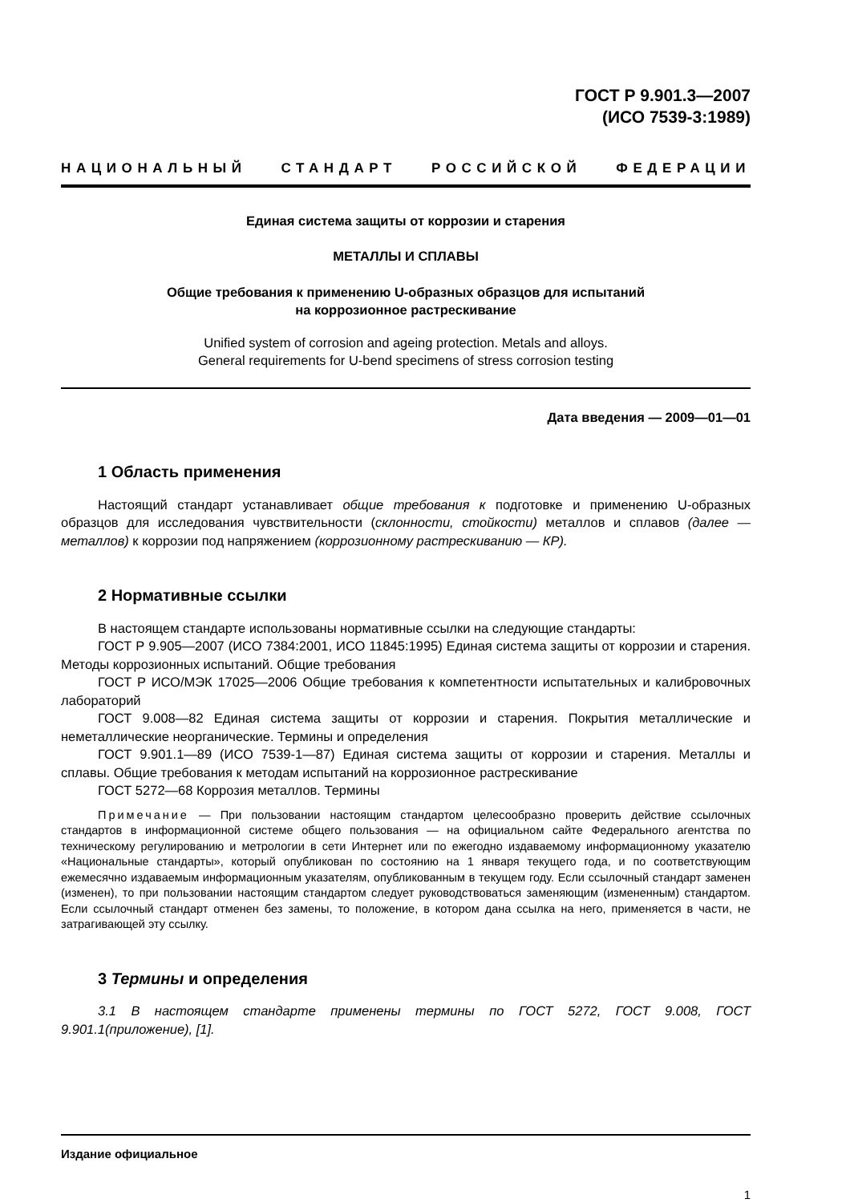ГОСТ Р 9.901.3—2007
(ИСО 7539-3:1989)
НАЦИОНАЛЬНЫЙ СТАНДАРТ РОССИЙСКОЙ ФЕДЕРАЦИИ
Единая система защиты от коррозии и старения
МЕТАЛЛЫ И СПЛАВЫ
Общие требования к применению U-образных образцов для испытаний
на коррозионное растрескивание
Unified system of corrosion and ageing protection. Metals and alloys.
General requirements for U-bend specimens of stress corrosion testing
Дата введения — 2009—01—01
1 Область применения
Настоящий стандарт устанавливает общие требования к подготовке и применению U-образных образцов для исследования чувствительности (склонности, стойкости) металлов и сплавов (далее — металлов) к коррозии под напряжением (коррозионному растрескиванию — КР).
2 Нормативные ссылки
В настоящем стандарте использованы нормативные ссылки на следующие стандарты:
ГОСТ Р 9.905—2007 (ИСО 7384:2001, ИСО 11845:1995) Единая система защиты от коррозии и старения. Методы коррозионных испытаний. Общие требования
ГОСТ Р ИСО/МЭК 17025—2006 Общие требования к компетентности испытательных и калибровочных лабораторий
ГОСТ 9.008—82 Единая система защиты от коррозии и старения. Покрытия металлические и неметаллические неорганические. Термины и определения
ГОСТ 9.901.1—89 (ИСО 7539-1—87) Единая система защиты от коррозии и старения. Металлы и сплавы. Общие требования к методам испытаний на коррозионное растрескивание
ГОСТ 5272—68 Коррозия металлов. Термины
Примечание — При пользовании настоящим стандартом целесообразно проверить действие ссылочных стандартов в информационной системе общего пользования — на официальном сайте Федерального агентства по техническому регулированию и метрологии в сети Интернет или по ежегодно издаваемому информационному указателю «Национальные стандарты», который опубликован по состоянию на 1 января текущего года, и по соответствующим ежемесячно издаваемым информационным указателям, опубликованным в текущем году. Если ссылочный стандарт заменен (изменен), то при пользовании настоящим стандартом следует руководствоваться заменяющим (измененным) стандартом. Если ссылочный стандарт отменен без замены, то положение, в котором дана ссылка на него, применяется в части, не затрагивающей эту ссылку.
3 Термины и определения
3.1 В настоящем стандарте применены термины по ГОСТ 5272, ГОСТ 9.008, ГОСТ 9.901.1(приложение), [1].
Издание официальное
1